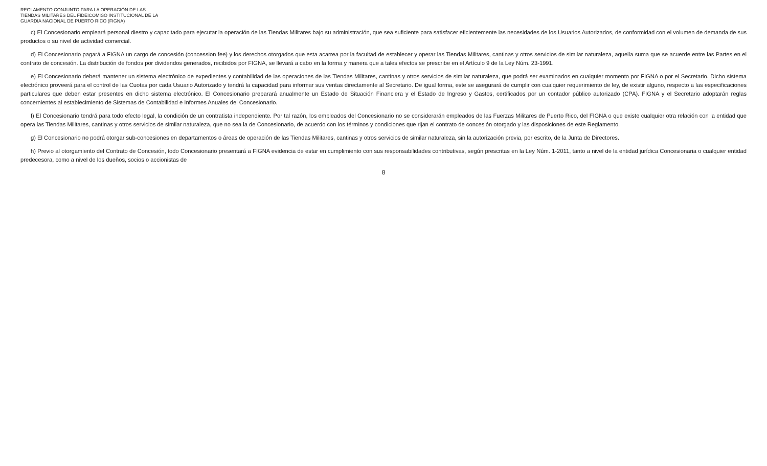REGLAMENTO CONJUNTO PARA LA OPERACIÓN DE LAS
TIENDAS MILITARES DEL FIDEICOMISO INSTITUCIONAL DE LA
GUARDIA NACIONAL DE PUERTO RICO (FIGNA)
c) El Concesionario empleará personal diestro y capacitado para ejecutar la operación de las Tiendas Militares bajo su administración, que sea suficiente para satisfacer eficientemente las necesidades de los Usuarios Autorizados, de conformidad con el volumen de demanda de sus productos o su nivel de actividad comercial.
d) El Concesionario pagará a FIGNA un cargo de concesión (concession fee) y los derechos otorgados que esta acarrea por la facultad de establecer y operar las Tiendas Militares, cantinas y otros servicios de similar naturaleza, aquella suma que se acuerde entre las Partes en el contrato de concesión. La distribución de fondos por dividendos generados, recibidos por FIGNA, se llevará a cabo en la forma y manera que a tales efectos se prescribe en el Artículo 9 de la Ley Núm. 23-1991.
e) El Concesionario deberá mantener un sistema electrónico de expedientes y contabilidad de las operaciones de las Tiendas Militares, cantinas y otros servicios de similar naturaleza, que podrá ser examinados en cualquier momento por FIGNA o por el Secretario. Dicho sistema electrónico proveerá para el control de las Cuotas por cada Usuario Autorizado y tendrá la capacidad para informar sus ventas directamente al Secretario. De igual forma, este se asegurará de cumplir con cualquier requerimiento de ley, de existir alguno, respecto a las especificaciones particulares que deben estar presentes en dicho sistema electrónico. El Concesionario preparará anualmente un Estado de Situación Financiera y el Estado de Ingreso y Gastos, certificados por un contador público autorizado (CPA). FIGNA y el Secretario adoptarán reglas concernientes al establecimiento de Sistemas de Contabilidad e Informes Anuales del Concesionario.
f) El Concesionario tendrá para todo efecto legal, la condición de un contratista independiente. Por tal razón, los empleados del Concesionario no se considerarán empleados de las Fuerzas Militares de Puerto Rico, del FIGNA o que existe cualquier otra relación con la entidad que opera las Tiendas Militares, cantinas y otros servicios de similar naturaleza, que no sea la de Concesionario, de acuerdo con los términos y condiciones que rijan el contrato de concesión otorgado y las disposiciones de este Reglamento.
g) El Concesionario no podrá otorgar sub-concesiones en departamentos o áreas de operación de las Tiendas Militares, cantinas y otros servicios de similar naturaleza, sin la autorización previa, por escrito, de la Junta de Directores.
h) Previo al otorgamiento del Contrato de Concesión, todo Concesionario presentará a FIGNA evidencia de estar en cumplimiento con sus responsabilidades contributivas, según prescritas en la Ley Núm. 1-2011, tanto a nivel de la entidad jurídica Concesionaria o cualquier entidad predecesora, como a nivel de los dueños, socios o accionistas de
8